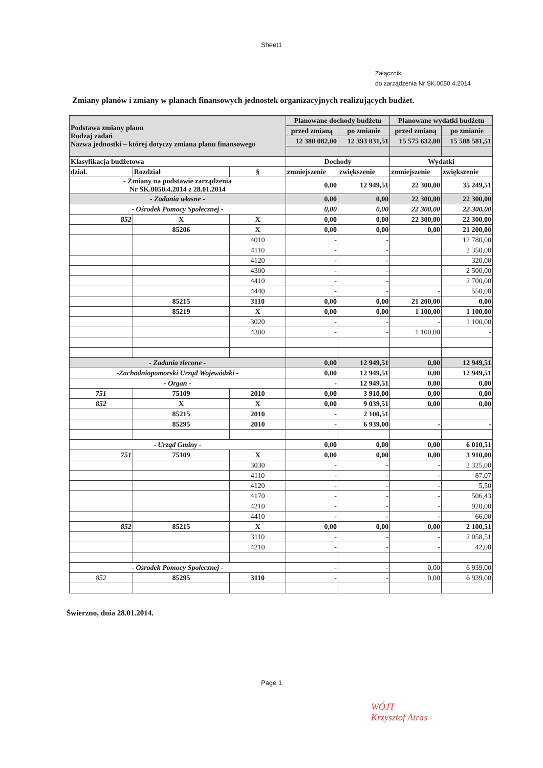Sheet1
Załącznik
do zarządzenia Nr SK.0050.4.2014
Zmiany planów i zmiany w planach finansowych jednostek organizacyjnych realizujących budżet.
| Podstawa zmiany planu Rodzaj zadań Nazwa jednostki – której dotyczy zmiana planu finansowego | | | Planowane dochody budżetu | | Planowane wydatki budżetu | |
| | | | przed zmianą | po zmianie | przed zmianą | po zmianie |
| | | | 12 380 082,00 | 12 393 031,51 | 15 575 632,00 | 15 588 581,51 |
| Klasyfikacja budżetowa | | | Dochody | | Wydatki | |
| dział. | Rozdział | § | zmniejszenie | zwiększenie | zmniejszenie | zwiększenie |
| - Zmiany na podstawie zarządzenia Nr SK.0050.4.2014 z 28.01.2014 | | | 0,00 | 12 949,51 | 22 300,00 | 35 249,51 |
| - Zadania własne - | | | 0,00 | 0,00 | 22 300,00 | 22 300,00 |
| - Ośrodek Pomocy Społecznej - | | | 0,00 | 0,00 | 22 300,00 | 22 300,00 |
| 852 | X | X | 0,00 | 0,00 | 22 300,00 | 22 300,00 |
| | 85206 | X | 0,00 | 0,00 | 0,00 | 21 200,00 |
| | | 4010 | - | - | | 12 780,00 |
| | | 4110 | - | - | | 2 350,00 |
| | | 4120 | - | - | | 320,00 |
| | | 4300 | - | - | | 2 500,00 |
| | | 4410 | - | - | | 2 700,00 |
| | | 4440 | - | - | - | 550,00 |
| | 85215 | 3110 | 0,00 | 0,00 | 21 200,00 | 0,00 |
| | 85219 | X | 0,00 | 0,00 | 1 100,00 | 1 100,00 |
| | | 3020 | - | - | - | 1 100,00 |
| | | 4300 | - | - | 1 100,00 | - |
| - Zadania zlecone - | | | 0,00 | 12 949,51 | 0,00 | 12 949,51 |
| -Zachodniopomorski Urząd Wojewódzki - | | | 0,00 | 12 949,51 | 0,00 | 12 949,51 |
| - Organ - | | | - | 12 949,51 | 0,00 | 0,00 |
| 751 | 75109 | 2010 | 0,00 | 3 910,00 | 0,00 | 0,00 |
| 852 | X | X | 0,00 | 9 039,51 | 0,00 | 0,00 |
| | 85215 | 2010 | - | 2 100,51 | | |
| | 85295 | 2010 | - | 6 939,00 | - | - |
| - Urząd Gminy - | | | 0,00 | 0,00 | 0,00 | 6 010,51 |
| 751 | 75109 | X | 0,00 | 0,00 | 0,00 | 3 910,00 |
| | | 3030 | - | - | - | 2 325,00 |
| | | 4110 | - | - | - | 87,07 |
| | | 4120 | - | - | - | 5,50 |
| | | 4170 | - | - | - | 506,43 |
| | | 4210 | - | - | - | 920,00 |
| | | 4410 | - | - | - | 66,00 |
| 852 | 85215 | X | 0,00 | 0,00 | 0,00 | 2 100,51 |
| | | 3110 | - | - | - | 2 058,51 |
| | | 4210 | - | - | - | 42,00 |
| - Ośrodek Pomocy Społecznej - | | | - | - | 0,00 | 6 939,00 |
| 852 | 85295 | 3110 | - | - | 0,00 | 6 939,00 |
Świerzno, dnia 28.01.2014.
WÓJT
Krzysztof Atras
Page 1